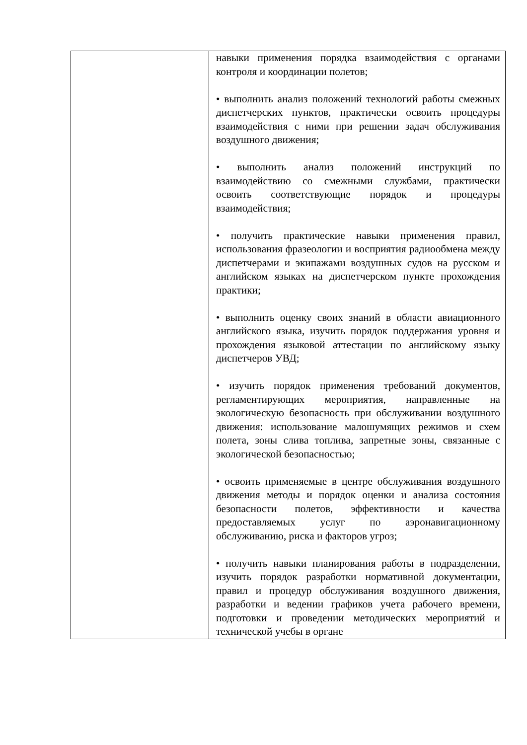| | навыки применения порядка взаимодействия с органами контроля и координации полетов; • выполнить анализ положений технологий работы смежных диспетчерских пунктов, практически освоить процедуры взаимодействия с ними при решении задач обслуживания воздушного движения; • выполнить анализ положений инструкций по взаимодействию со смежными службами, практически освоить соответствующие порядок и процедуры взаимодействия; • получить практические навыки применения правил, использования фразеологии и восприятия радиообмена между диспетчерами и экипажами воздушных судов на русском и английском языках на диспетчерском пункте прохождения практики; • выполнить оценку своих знаний в области авиационного английского языка, изучить порядок поддержания уровня и прохождения языковой аттестации по английскому языку диспетчеров УВД; • изучить порядок применения требований документов, регламентирующих мероприятия, направленные на экологическую безопасность при обслуживании воздушного движения: использование малошумящих режимов и схем полета, зоны слива топлива, запретные зоны, связанные с экологической безопасностью; • освоить применяемые в центре обслуживания воздушного движения методы и порядок оценки и анализа состояния безопасности полетов, эффективности и качества предоставляемых услуг по аэронавигационному обслуживанию, риска и факторов угроз; • получить навыки планирования работы в подразделении, изучить порядок разработки нормативной документации, правил и процедур обслуживания воздушного движения, разработки и ведении графиков учета рабочего времени, подготовки и проведении методических мероприятий и технической учебы в органе |